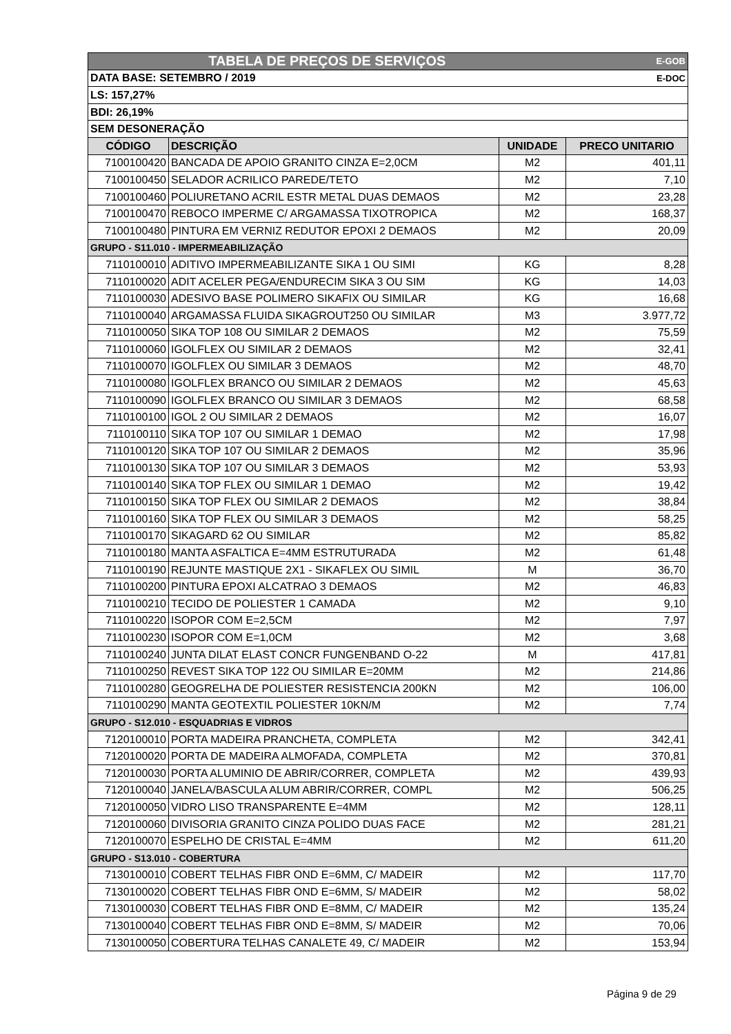| TABELA DE PREÇOS DE SERVIÇOS | | | E-GOB |
| DATA BASE: SETEMBRO / 2019 | | | E-DOC |
| LS: 157,27% | | | |
| BDI: 26,19% | | | |
| SEM DESONERAÇÃO | | | |
| CÓDIGO | DESCRIÇÃO | UNIDADE | PRECO UNITARIO |
| 7100100420 | BANCADA DE APOIO GRANITO CINZA E=2,0CM | M2 | 401,11 |
| 7100100450 | SELADOR ACRILICO PAREDE/TETO | M2 | 7,10 |
| 7100100460 | POLIURETANO ACRIL ESTR METAL DUAS DEMAOS | M2 | 23,28 |
| 7100100470 | REBOCO IMPERME C/ ARGAMASSA TIXOTROPICA | M2 | 168,37 |
| 7100100480 | PINTURA EM VERNIZ REDUTOR EPOXI 2 DEMAOS | M2 | 20,09 |
| GRUPO - S11.010 - IMPERMEABILIZAÇÃO | | | |
| 7110100010 | ADITIVO IMPERMEABILIZANTE SIKA 1 OU SIMI | KG | 8,28 |
| 7110100020 | ADIT ACELER PEGA/ENDURECIM SIKA 3 OU SIM | KG | 14,03 |
| 7110100030 | ADESIVO BASE POLIMERO SIKAFIX OU SIMILAR | KG | 16,68 |
| 7110100040 | ARGAMASSA FLUIDA SIKAGROUT250 OU SIMILAR | M3 | 3.977,72 |
| 7110100050 | SIKA TOP 108 OU SIMILAR 2 DEMAOS | M2 | 75,59 |
| 7110100060 | IGOLFLEX OU SIMILAR 2 DEMAOS | M2 | 32,41 |
| 7110100070 | IGOLFLEX OU SIMILAR 3 DEMAOS | M2 | 48,70 |
| 7110100080 | IGOLFLEX BRANCO OU SIMILAR 2 DEMAOS | M2 | 45,63 |
| 7110100090 | IGOLFLEX BRANCO OU SIMILAR 3 DEMAOS | M2 | 68,58 |
| 7110100100 | IGOL 2 OU SIMILAR 2 DEMAOS | M2 | 16,07 |
| 7110100110 | SIKA TOP 107 OU SIMILAR 1 DEMAO | M2 | 17,98 |
| 7110100120 | SIKA TOP 107 OU SIMILAR 2 DEMAOS | M2 | 35,96 |
| 7110100130 | SIKA TOP 107 OU SIMILAR 3 DEMAOS | M2 | 53,93 |
| 7110100140 | SIKA TOP FLEX OU SIMILAR 1 DEMAO | M2 | 19,42 |
| 7110100150 | SIKA TOP FLEX OU SIMILAR 2 DEMAOS | M2 | 38,84 |
| 7110100160 | SIKA TOP FLEX OU SIMILAR 3 DEMAOS | M2 | 58,25 |
| 7110100170 | SIKAGARD 62 OU SIMILAR | M2 | 85,82 |
| 7110100180 | MANTA ASFALTICA E=4MM ESTRUTURADA | M2 | 61,48 |
| 7110100190 | REJUNTE MASTIQUE 2X1 - SIKAFLEX OU SIMIL | M | 36,70 |
| 7110100200 | PINTURA EPOXI ALCATRAO 3 DEMAOS | M2 | 46,83 |
| 7110100210 | TECIDO DE POLIESTER 1 CAMADA | M2 | 9,10 |
| 7110100220 | ISOPOR COM E=2,5CM | M2 | 7,97 |
| 7110100230 | ISOPOR COM E=1,0CM | M2 | 3,68 |
| 7110100240 | JUNTA DILAT ELAST CONCR FUNGENBAND O-22 | M | 417,81 |
| 7110100250 | REVEST SIKA TOP 122 OU SIMILAR E=20MM | M2 | 214,86 |
| 7110100280 | GEOGRELHA DE POLIESTER RESISTENCIA 200KN | M2 | 106,00 |
| 7110100290 | MANTA GEOTEXTIL POLIESTER 10KN/M | M2 | 7,74 |
| GRUPO - S12.010 - ESQUADRIAS E VIDROS | | | |
| 7120100010 | PORTA MADEIRA PRANCHETA, COMPLETA | M2 | 342,41 |
| 7120100020 | PORTA DE MADEIRA ALMOFADA, COMPLETA | M2 | 370,81 |
| 7120100030 | PORTA ALUMINIO DE ABRIR/CORRER, COMPLETA | M2 | 439,93 |
| 7120100040 | JANELA/BASCULA ALUM ABRIR/CORRER, COMPL | M2 | 506,25 |
| 7120100050 | VIDRO LISO TRANSPARENTE E=4MM | M2 | 128,11 |
| 7120100060 | DIVISORIA GRANITO CINZA POLIDO DUAS FACE | M2 | 281,21 |
| 7120100070 | ESPELHO DE CRISTAL E=4MM | M2 | 611,20 |
| GRUPO - S13.010 - COBERTURA | | | |
| 7130100010 | COBERT TELHAS FIBR OND E=6MM, C/ MADEIR | M2 | 117,70 |
| 7130100020 | COBERT TELHAS FIBR OND E=6MM, S/ MADEIR | M2 | 58,02 |
| 7130100030 | COBERT TELHAS FIBR OND E=8MM, C/ MADEIR | M2 | 135,24 |
| 7130100040 | COBERT TELHAS FIBR OND E=8MM, S/ MADEIR | M2 | 70,06 |
| 7130100050 | COBERTURA TELHAS CANALETE 49, C/ MADEIR | M2 | 153,94 |
Página 9 de 29